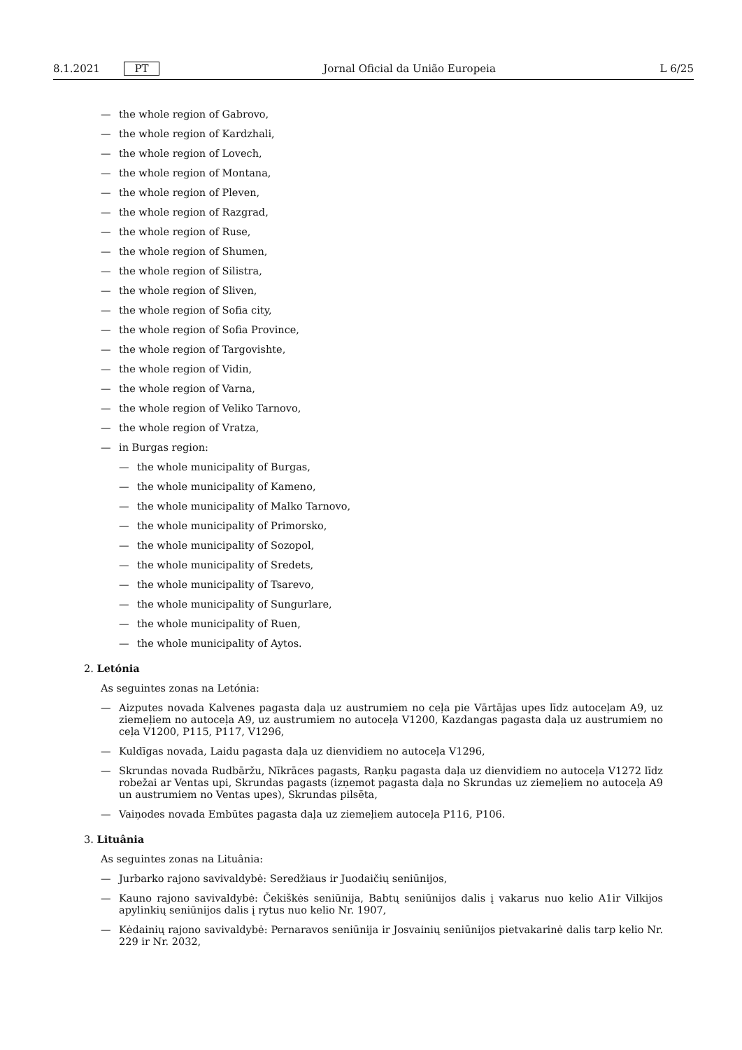8.1.2021 PT Jornal Oficial da União Europeia L 6/25
— the whole region of Gabrovo,
— the whole region of Kardzhali,
— the whole region of Lovech,
— the whole region of Montana,
— the whole region of Pleven,
— the whole region of Razgrad,
— the whole region of Ruse,
— the whole region of Shumen,
— the whole region of Silistra,
— the whole region of Sliven,
— the whole region of Sofia city,
— the whole region of Sofia Province,
— the whole region of Targovishte,
— the whole region of Vidin,
— the whole region of Varna,
— the whole region of Veliko Tarnovo,
— the whole region of Vratza,
— in Burgas region:
— the whole municipality of Burgas,
— the whole municipality of Kameno,
— the whole municipality of Malko Tarnovo,
— the whole municipality of Primorsko,
— the whole municipality of Sozopol,
— the whole municipality of Sredets,
— the whole municipality of Tsarevo,
— the whole municipality of Sungurlare,
— the whole municipality of Ruen,
— the whole municipality of Aytos.
2. Letónia
As seguintes zonas na Letónia:
— Aizputes novada Kalvenes pagasta daļa uz austrumiem no ceļa pie Vārtājas upes līdz autoceļam A9, uz ziemeļiem no autoceļa A9, uz austrumiem no autoceļa V1200, Kazdangas pagasta daļa uz austrumiem no ceļa V1200, P115, P117, V1296,
— Kuldīgas novada, Laidu pagasta daļa uz dienvidiem no autoceļa V1296,
— Skrundas novada Rudbāržu, Nīkrāces pagasts, Raņķu pagasta daļa uz dienvidiem no autoceļa V1272 līdz robežai ar Ventas upi, Skrundas pagasts (izņemot pagasta daļa no Skrundas uz ziemeļiem no autoceļa A9 un austrumiem no Ventas upes), Skrundas pilsēta,
— Vaiņodes novada Embūtes pagasta daļa uz ziemeļiem autoceļa P116, P106.
3. Lituânia
As seguintes zonas na Lituânia:
— Jurbarko rajono savivaldybė: Seredžiaus ir Juodaičių seniūnijos,
— Kauno rajono savivaldybė: Čekiškės seniūnija, Babtų seniūnijos dalis į vakarus nuo kelio A1ir Vilkijos apylinkių seniūnijos dalis į rytus nuo kelio Nr. 1907,
— Kėdainių rajono savivaldybė: Pernaravos seniūnija ir Josvainių seniūnijos pietvakarinė dalis tarp kelio Nr. 229 ir Nr. 2032,